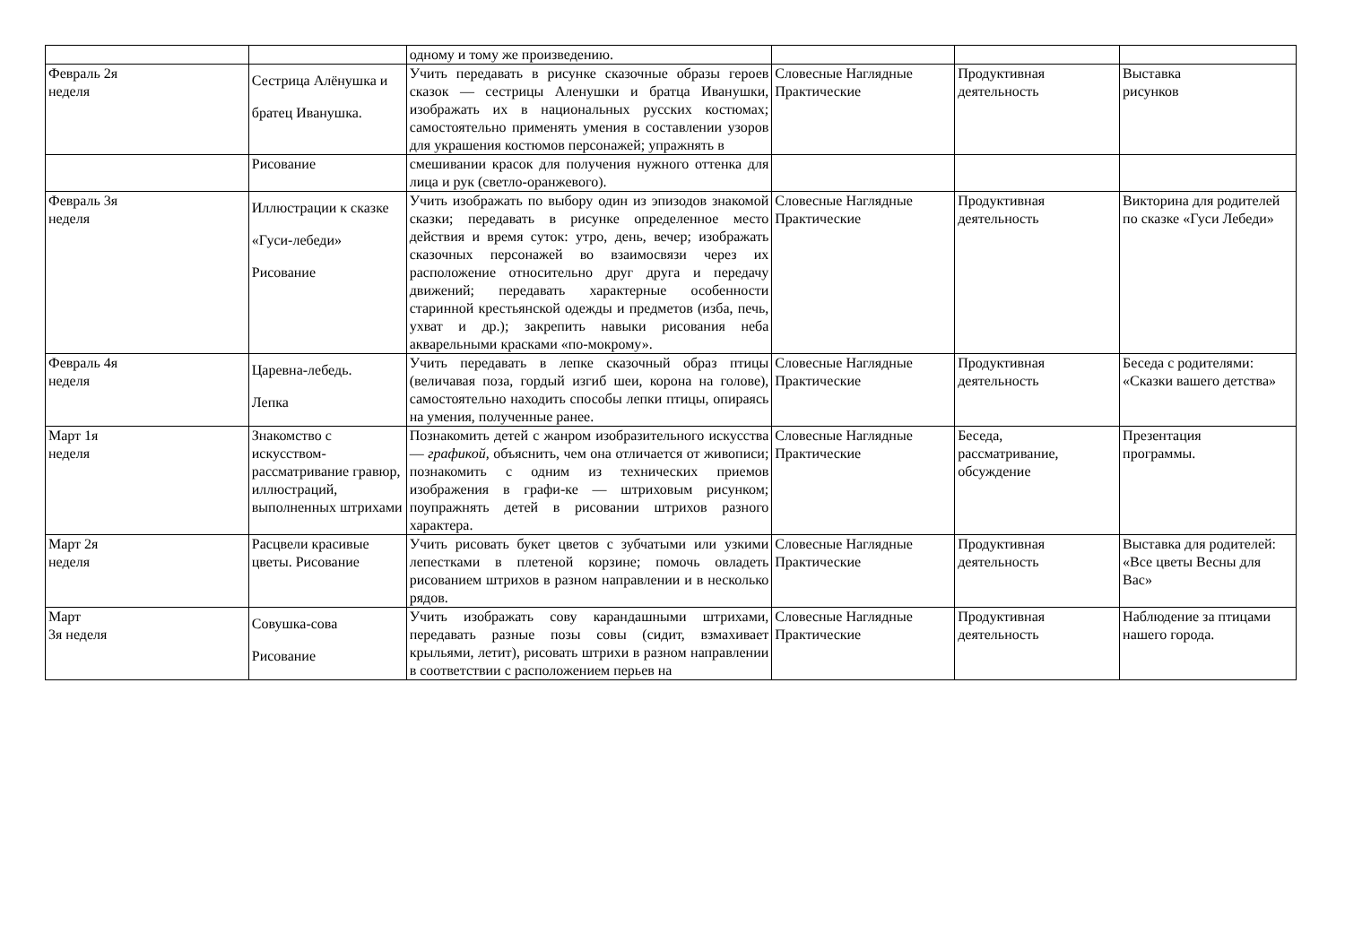| | | одному и тому же произведению. | | | |
| Февраль 2я неделя | Сестрица Алёнушка и братец Иванушка. | Учить передавать в рисунке сказочные образы героев сказок — сестрицы Аленушки и братца Иванушки, изображать их в национальных русских костюмах; самостоятельно применять умения в составлении узоров для украшения костюмов персонажей; упражнять в | Словесные Наглядные Практические | Продуктивная деятельность | Выставка рисунков |
| | Рисование | смешивании красок для получения нужного оттенка для лица и рук (светло-оранжевого). | | | |
| Февраль 3я неделя | Иллюстрации к сказке «Гуси-лебеди» Рисование | Учить изображать по выбору один из эпизодов знакомой сказки; передавать в рисунке определенное место действия и время суток: утро, день, вечер; изображать сказочных персонажей во взаимосвязи через их расположение относительно друг друга и передачу движений; передавать характерные особенности старинной крестьянской одежды и предметов (изба, печь, ухват и др.); закрепить навыки рисования неба акварельными красками «по-мокрому». | Словесные Наглядные Практические | Продуктивная деятельность | Викторина для родителей по сказке «Гуси Лебеди» |
| Февраль 4я неделя | Царевна-лебедь. Лепка | Учить передавать в лепке сказочный образ птицы (величавая поза, гордый изгиб шеи, корона на голове), самостоятельно находить способы лепки птицы, опираясь на умения, полученные ранее. | Словесные Наглядные Практические | Продуктивная деятельность | Беседа с родителями: «Сказки вашего детства» |
| Март 1я неделя | Знакомство с искусством-рассматривание гравюр, иллюстраций, выполненных штрихами | Познакомить детей с жанром изобразительного искусства — графикой, объяснить, чем она отличается от живописи; познакомить с одним из технических приемов изображения в графи-ке — штриховым рисунком; поупражнять детей в рисовании штрихов разного характера. | Словесные Наглядные Практические | Беседа, рассматривание, обсуждение | Презентация программы. |
| Март 2я неделя | Расцвели красивые цветы. Рисование | Учить рисовать букет цветов с зубчатыми или узкими лепестками в плетеной корзине; помочь овладеть рисованием штрихов в разном направлении и в несколько рядов. | Словесные Наглядные Практические | Продуктивная деятельность | Выставка для родителей: «Все цветы Весны для Вас» |
| Март 3я неделя | Совушка-сова Рисование | Учить изображать сову карандашными штрихами, передавать разные позы совы (сидит, взмахивает крыльями, летит), рисовать штрихи в разном направлении в соответствии с расположением перьев на | Словесные Наглядные Практические | Продуктивная деятельность | Наблюдение за птицами нашего города. |